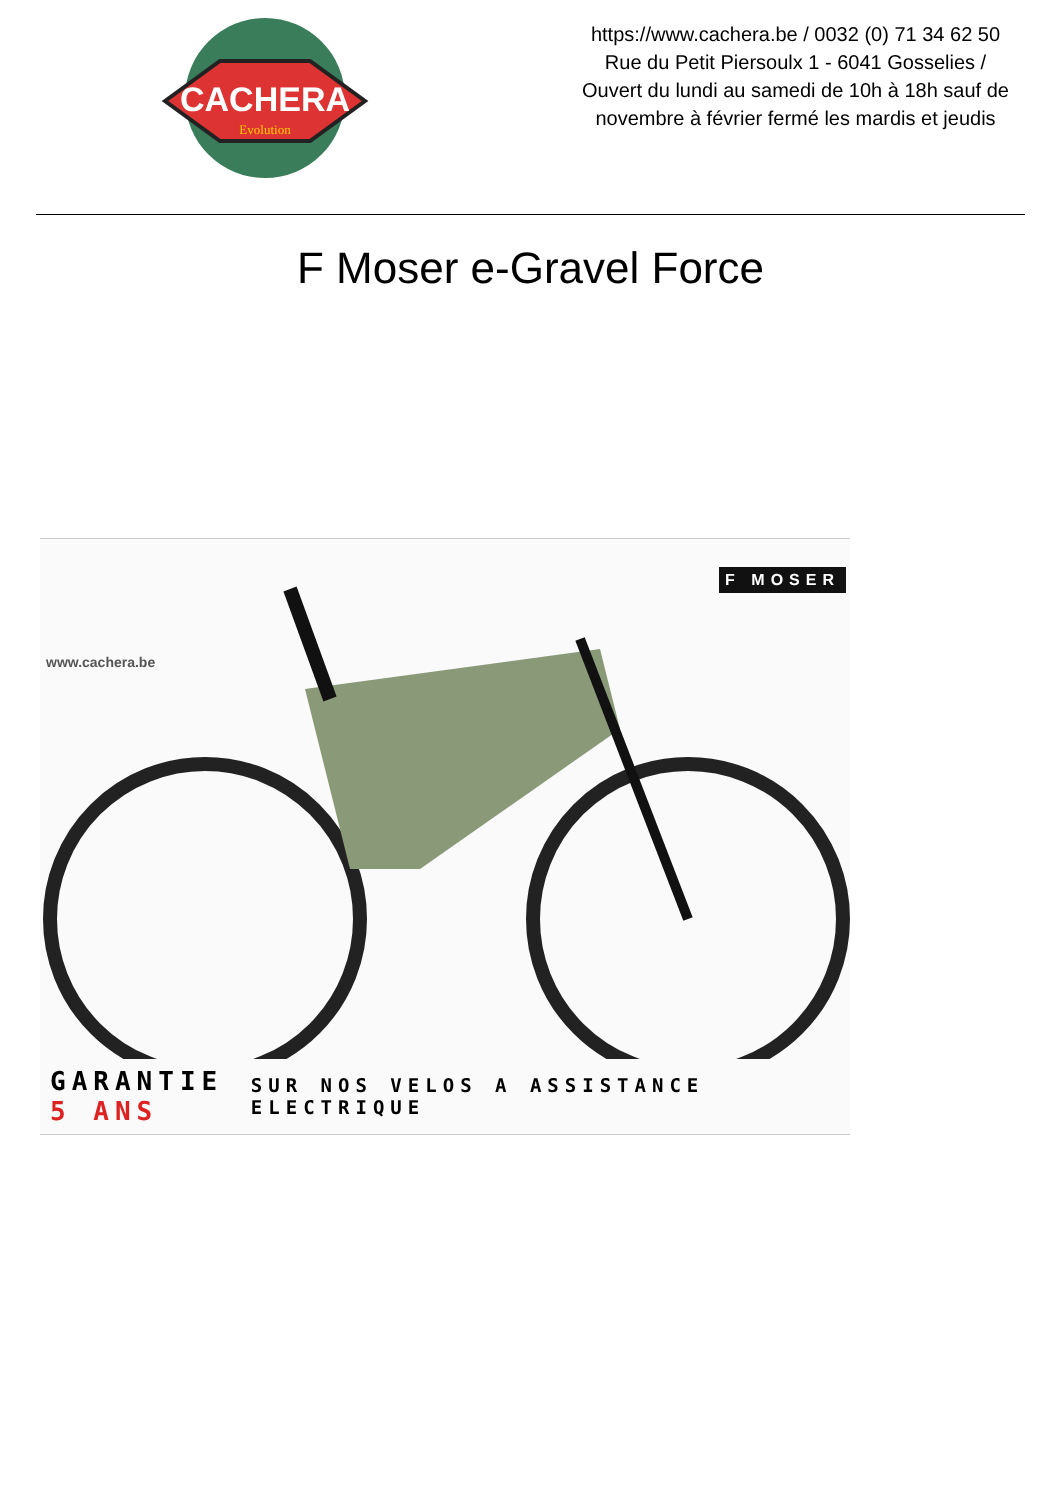CACHERA
Evolution
https://www.cachera.be / 0032 (0) 71 34 62 50
Rue du Petit Piersoulx 1 - 6041 Gosselies /
Ouvert du lundi au samedi de 10h à 18h sauf de
novembre à février fermé les mardis et jeudis
F Moser e-Gravel Force
www.cachera.be
F MOSER
GARANTIE
5 ANS
SUR NOS VELOS A ASSISTANCE ELECTRIQUE